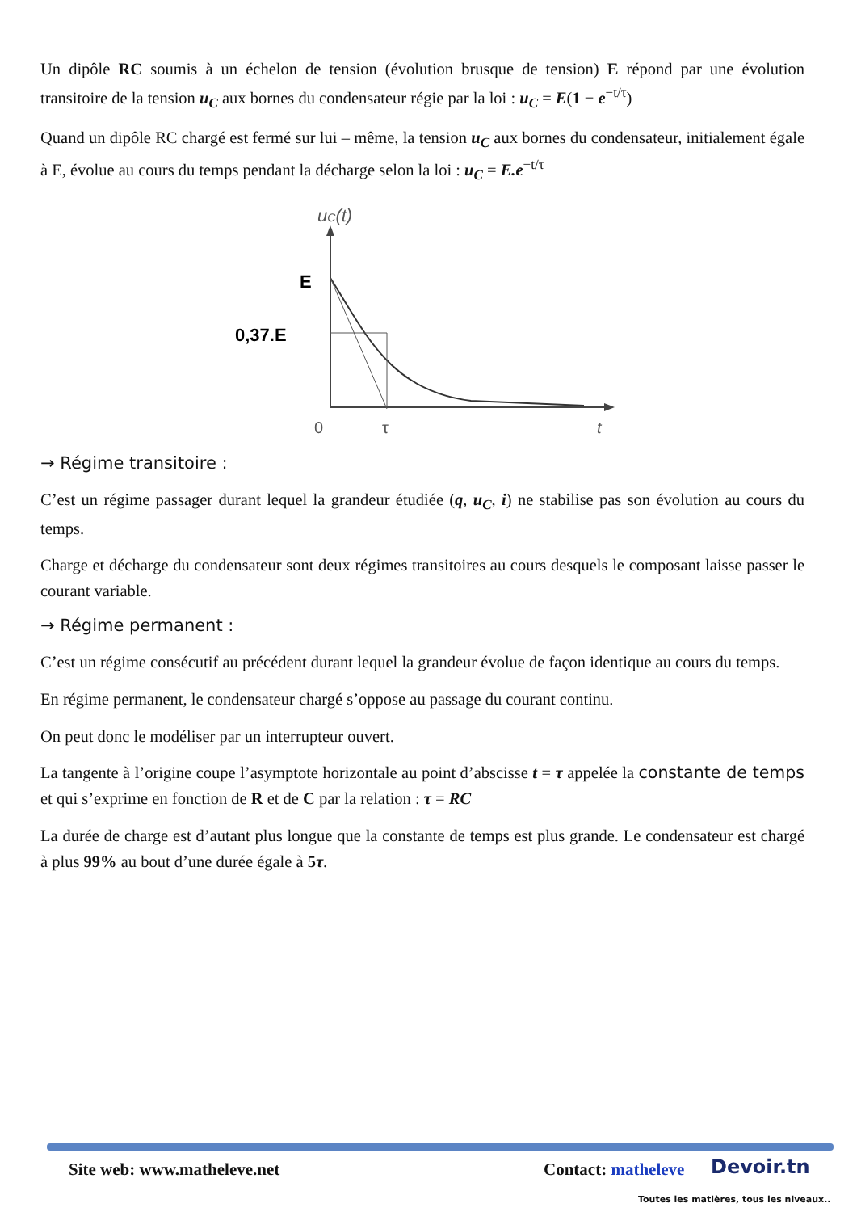Un dipôle RC soumis à un échelon de tension (évolution brusque de tension) E répond par une évolution transitoire de la tension u<sub>C</sub> aux bornes du condensateur régie par la loi : u<sub>C</sub> = E(1 − e<sup>−t/τ</sup>)
Quand un dipôle RC chargé est fermé sur lui – même, la tension u<sub>C</sub> aux bornes du condensateur, initialement égale à E, évolue au cours du temps pendant la décharge selon la loi : u<sub>C</sub> = E.e<sup>−t/τ</sup>
uC(t)
E
0,37.E
0
τ
t
→ Régime transitoire :
C’est un régime passager durant lequel la grandeur étudiée (q, u<sub>C</sub>, i) ne stabilise pas son évolution au cours du temps.
Charge et décharge du condensateur sont deux régimes transitoires au cours desquels le composant laisse passer le courant variable.
→ Régime permanent :
C’est un régime consécutif au précédent durant lequel la grandeur évolue de façon identique au cours du temps.
En régime permanent, le condensateur chargé s’oppose au passage du courant continu.
On peut donc le modéliser par un interrupteur ouvert.
La tangente à l’origine coupe l’asymptote horizontale au point d’abscisse t = τ appelée la constante de temps et qui s’exprime en fonction de R et de C par la relation : τ = RC
La durée de charge est d’autant plus longue que la constante de temps est plus grande. Le condensateur est chargé à plus 99% au bout d’une durée égale à 5τ.
Site web: www.matheleve.net Contact: matheleve Devoir.tn
Toutes les matières, tous les niveaux..